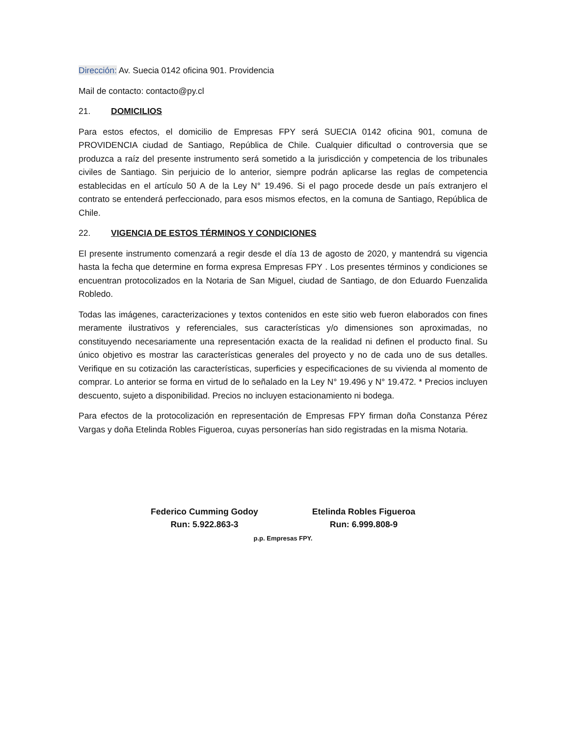Dirección: Av. Suecia 0142 oficina 901. Providencia
Mail de contacto: contacto@py.cl
21. DOMICILIOS
Para estos efectos, el domicilio de Empresas FPY será SUECIA 0142 oficina 901, comuna de PROVIDENCIA ciudad de Santiago, República de Chile. Cualquier dificultad o controversia que se produzca a raíz del presente instrumento será sometido a la jurisdicción y competencia de los tribunales civiles de Santiago. Sin perjuicio de lo anterior, siempre podrán aplicarse las reglas de competencia establecidas en el artículo 50 A de la Ley N° 19.496. Si el pago procede desde un país extranjero el contrato se entenderá perfeccionado, para esos mismos efectos, en la comuna de Santiago, República de Chile.
22. VIGENCIA DE ESTOS TÉRMINOS Y CONDICIONES
El presente instrumento comenzará a regir desde el día 13 de agosto de 2020, y mantendrá su vigencia hasta la fecha que determine en forma expresa Empresas FPY . Los presentes términos y condiciones se encuentran protocolizados en la Notaria de San Miguel, ciudad de Santiago, de don Eduardo Fuenzalida Robledo.
Todas las imágenes, caracterizaciones y textos contenidos en este sitio web fueron elaborados con fines meramente ilustrativos y referenciales, sus características y/o dimensiones son aproximadas, no constituyendo necesariamente una representación exacta de la realidad ni definen el producto final. Su único objetivo es mostrar las características generales del proyecto y no de cada uno de sus detalles. Verifique en su cotización las características, superficies y especificaciones de su vivienda al momento de comprar. Lo anterior se forma en virtud de lo señalado en la Ley N° 19.496 y N° 19.472. * Precios incluyen descuento, sujeto a disponibilidad. Precios no incluyen estacionamiento ni bodega.
Para efectos de la protocolización en representación de Empresas FPY firman doña Constanza Pérez Vargas y doña Etelinda Robles Figueroa, cuyas personerías han sido registradas en la misma Notaria.
Federico Cumming Godoy
Run: 5.922.863-3
Etelinda Robles Figueroa
Run: 6.999.808-9
p.p. Empresas FPY.